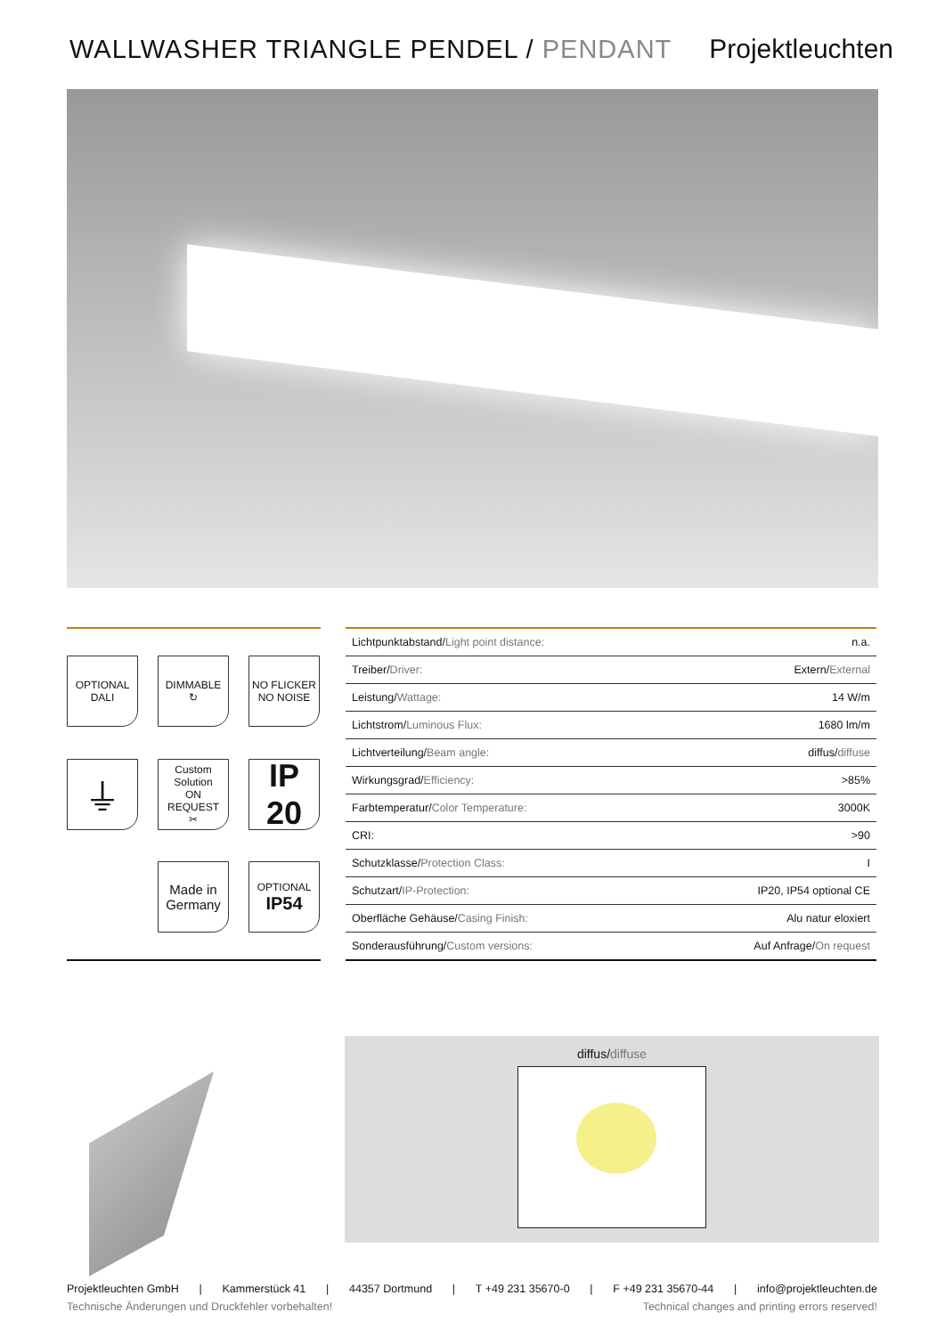WALLWASHER TRIANGLE PENDEL / PENDANT
Projektleuchten
OPTIONAL
DALI
DIMMABLE
↻
NO FLICKER
NO NOISE
⏚
Custom Solution
ON REQUEST
✂
IP
20
Made in Germany
OPTIONAL
IP54
| Lichtpunktabstand/ Light point distance: | n.a. |
| Treiber/ Driver: | Extern/ External |
| Leistung/ Wattage: | 14 W/m |
| Lichtstrom/ Luminous Flux: | 1680 lm/m |
| Lichtverteilung/ Beam angle: | diffus/ diffuse |
| Wirkungsgrad/ Efficiency: | >85% |
| Farbtemperatur/ Color Temperature: | 3000K |
| CRI: | >90 |
| Schutzklasse/ Protection Class: | I |
| Schutzart/ IP-Protection: | IP20, IP54 optional CE |
| Oberfläche Gehäuse/ Casing Finish: | Alu natur eloxiert |
| Sonderausführung/ Custom versions: | Auf Anfrage/ On request |
diffus/diffuse
Projektleuchten GmbH | Kammerstück 41 | 44357 Dortmund | T +49 231 35670-0 | F +49 231 35670-44 | info@projektleuchten.de
Technische Änderungen und Druckfehler vorbehalten! Technical changes and printing errors reserved!